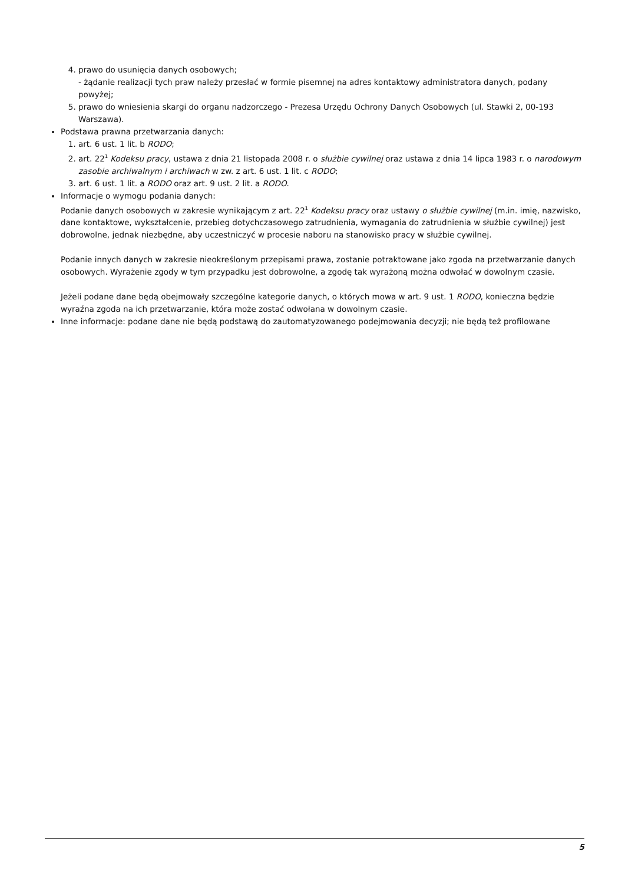4. prawo do usunięcia danych osobowych;
- żądanie realizacji tych praw należy przesłać w formie pisemnej na adres kontaktowy administratora danych, podany powyżej;
5. prawo do wniesienia skargi do organu nadzorczego - Prezesa Urzędu Ochrony Danych Osobowych (ul. Stawki 2, 00-193 Warszawa).
Podstawa prawna przetwarzania danych:
1. art. 6 ust. 1 lit. b RODO;
2. art. 22<sup>1</sup> Kodeksu pracy, ustawa z dnia 21 listopada 2008 r. o służbie cywilnej oraz ustawa z dnia 14 lipca 1983 r. o narodowym zasobie archiwalnym i archiwach w zw. z art. 6 ust. 1 lit. c RODO;
3. art. 6 ust. 1 lit. a RODO oraz art. 9 ust. 2 lit. a RODO.
Informacje o wymogu podania danych:
Podanie danych osobowych w zakresie wynikającym z art. 22<sup>1</sup> Kodeksu pracy oraz ustawy o służbie cywilnej (m.in. imię, nazwisko, dane kontaktowe, wykształcenie, przebieg dotychczasowego zatrudnienia, wymagania do zatrudnienia w służbie cywilnej) jest dobrowolne, jednak niezbędne, aby uczestniczyć w procesie naboru na stanowisko pracy w służbie cywilnej.
Podanie innych danych w zakresie nieokreślonym przepisami prawa, zostanie potraktowane jako zgoda na przetwarzanie danych osobowych. Wyrażenie zgody w tym przypadku jest dobrowolne, a zgodę tak wyrażoną można odwołać w dowolnym czasie.
Jeżeli podane dane będą obejmowały szczególne kategorie danych, o których mowa w art. 9 ust. 1 RODO, konieczna będzie wyraźna zgoda na ich przetwarzanie, która może zostać odwołana w dowolnym czasie.
Inne informacje: podane dane nie będą podstawą do zautomatyzowanego podejmowania decyzji; nie będą też profilowane
5